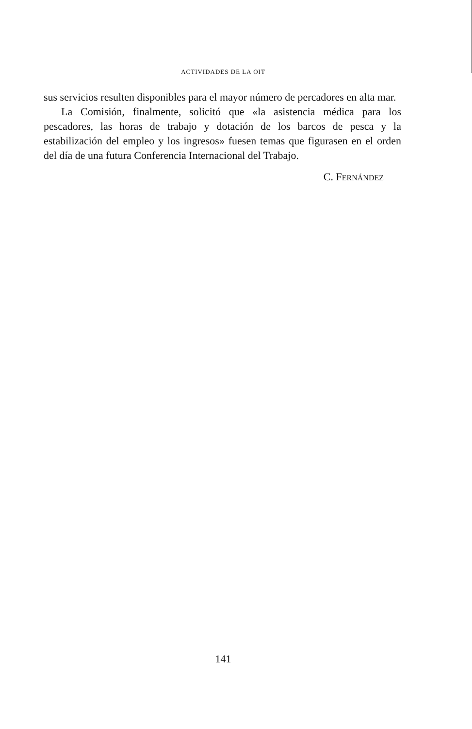ACTIVIDADES DE LA OIT
sus servicios resulten disponibles para el mayor número de percadores en alta mar.
La Comisión, finalmente, solicitó que «la asistencia médica para los pescadores, las horas de trabajo y dotación de los barcos de pesca y la estabilización del empleo y los ingresos» fuesen temas que figurasen en el orden del día de una futura Conferencia Internacional del Trabajo.
C. FERNÁNDEZ
141